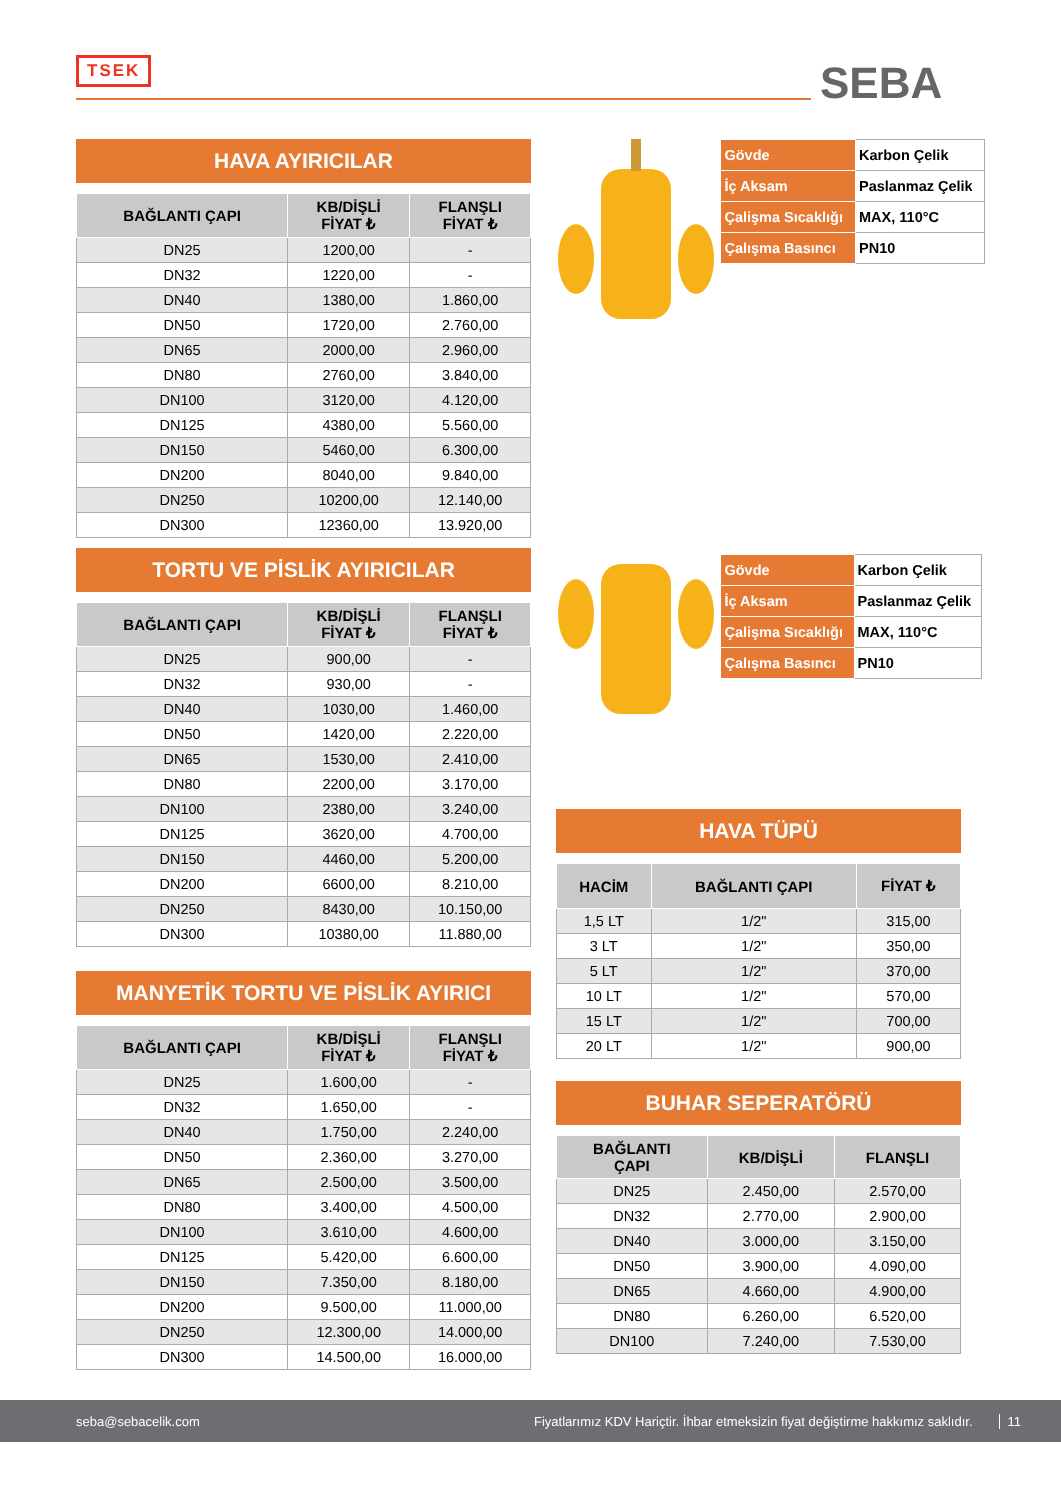TSEK SEBA
HAVA AYIRICILAR
| BAĞLANTI ÇAPI | KB/DİŞLİ FİYAT ₺ | FLANŞLI FİYAT ₺ |
| --- | --- | --- |
| DN25 | 1200,00 | - |
| DN32 | 1220,00 | - |
| DN40 | 1380,00 | 1.860,00 |
| DN50 | 1720,00 | 2.760,00 |
| DN65 | 2000,00 | 2.960,00 |
| DN80 | 2760,00 | 3.840,00 |
| DN100 | 3120,00 | 4.120,00 |
| DN125 | 4380,00 | 5.560,00 |
| DN150 | 5460,00 | 6.300,00 |
| DN200 | 8040,00 | 9.840,00 |
| DN250 | 10200,00 | 12.140,00 |
| DN300 | 12360,00 | 13.920,00 |
TORTU VE PİSLİK AYIRICILAR
| BAĞLANTI ÇAPI | KB/DİŞLİ FİYAT ₺ | FLANŞLI FİYAT ₺ |
| --- | --- | --- |
| DN25 | 900,00 | - |
| DN32 | 930,00 | - |
| DN40 | 1030,00 | 1.460,00 |
| DN50 | 1420,00 | 2.220,00 |
| DN65 | 1530,00 | 2.410,00 |
| DN80 | 2200,00 | 3.170,00 |
| DN100 | 2380,00 | 3.240,00 |
| DN125 | 3620,00 | 4.700,00 |
| DN150 | 4460,00 | 5.200,00 |
| DN200 | 6600,00 | 8.210,00 |
| DN250 | 8430,00 | 10.150,00 |
| DN300 | 10380,00 | 11.880,00 |
MANYETİK TORTU VE PİSLİK AYIRICI
| BAĞLANTI ÇAPI | KB/DİŞLİ FİYAT ₺ | FLANŞLI FİYAT ₺ |
| --- | --- | --- |
| DN25 | 1.600,00 | - |
| DN32 | 1.650,00 | - |
| DN40 | 1.750,00 | 2.240,00 |
| DN50 | 2.360,00 | 3.270,00 |
| DN65 | 2.500,00 | 3.500,00 |
| DN80 | 3.400,00 | 4.500,00 |
| DN100 | 3.610,00 | 4.600,00 |
| DN125 | 5.420,00 | 6.600,00 |
| DN150 | 7.350,00 | 8.180,00 |
| DN200 | 9.500,00 | 11.000,00 |
| DN250 | 12.300,00 | 14.000,00 |
| DN300 | 14.500,00 | 16.000,00 |
| Gövde | Karbon Çelik |
| İç Aksam | Paslanmaz Çelik |
| Çalişma Sıcaklığı | MAX, 110°C |
| Çalışma Basıncı | PN10 |
| Gövde | Karbon Çelik |
| İç Aksam | Paslanmaz Çelik |
| Çalişma Sıcaklığı | MAX, 110°C |
| Çalışma Basıncı | PN10 |
HAVA TÜPÜ
| HACİM | BAĞLANTI ÇAPI | FİYAT ₺ |
| --- | --- | --- |
| 1,5 LT | 1/2" | 315,00 |
| 3 LT | 1/2" | 350,00 |
| 5 LT | 1/2" | 370,00 |
| 10 LT | 1/2" | 570,00 |
| 15 LT | 1/2" | 700,00 |
| 20 LT | 1/2" | 900,00 |
BUHAR SEPERATÖRÜ
| BAĞLANTI ÇAPI | KB/DİŞLİ | FLANŞLI |
| --- | --- | --- |
| DN25 | 2.450,00 | 2.570,00 |
| DN32 | 2.770,00 | 2.900,00 |
| DN40 | 3.000,00 | 3.150,00 |
| DN50 | 3.900,00 | 4.090,00 |
| DN65 | 4.660,00 | 4.900,00 |
| DN80 | 6.260,00 | 6.520,00 |
| DN100 | 7.240,00 | 7.530,00 |
seba@sebacelik.com Fiyatlarımız KDV Hariçtir. İhbar etmeksizin fiyat değiştirme hakkımız saklıdır. 11